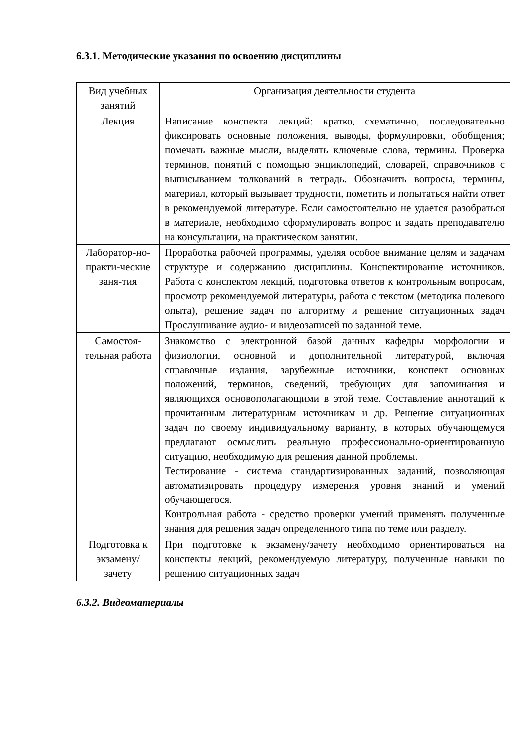6.3.1. Методические указания по освоению дисциплины
| Вид учебных занятий | Организация деятельности студента |
| --- | --- |
| Лекция | Написание конспекта лекций: кратко, схематично, последовательно фиксировать основные положения, выводы, формулировки, обобщения; помечать важные мысли, выделять ключевые слова, термины. Проверка терминов, понятий с помощью энциклопедий, словарей, справочников с выписыванием толкований в тетрадь. Обозначить вопросы, термины, материал, который вызывает трудности, пометить и попытаться найти ответ в рекомендуемой литературе. Если самостоятельно не удается разобраться в материале, необходимо сформулировать вопрос и задать преподавателю на консультации, на практическом занятии. |
| Лаборатор-но-практи-ческие заня-тия | Проработка рабочей программы, уделяя особое внимание целям и задачам структуре и содержанию дисциплины. Конспектирование источников. Работа с конспектом лекций, подготовка ответов к контрольным вопросам, просмотр рекомендуемой литературы, работа с текстом (методика полевого опыта), решение задач по алгоритму и решение ситуационных задач Прослушивание аудио- и видеозаписей по заданной теме. |
| Самостоя-тельная работа | Знакомство с электронной базой данных кафедры морфологии и физиологии, основной и дополнительной литературой, включая справочные издания, зарубежные источники, конспект основных положений, терминов, сведений, требующих для запоминания и являющихся основополагающими в этой теме. Составление аннотаций к прочитанным литературным источникам и др. Решение ситуационных задач по своему индивидуальному варианту, в которых обучающемуся предлагают осмыслить реальную профессионально-ориентированную ситуацию, необходимую для решения данной проблемы. Тестирование - система стандартизированных заданий, позволяющая автоматизировать процедуру измерения уровня знаний и умений обучающегося. Контрольная работа - средство проверки умений применять полученные знания для решения задач определенного типа по теме или разделу. |
| Подготовка к экзамену/ зачету | При подготовке к экзамену/зачету необходимо ориентироваться на конспекты лекций, рекомендуемую литературу, полученные навыки по решению ситуационных задач |
6.3.2. Видеоматериалы